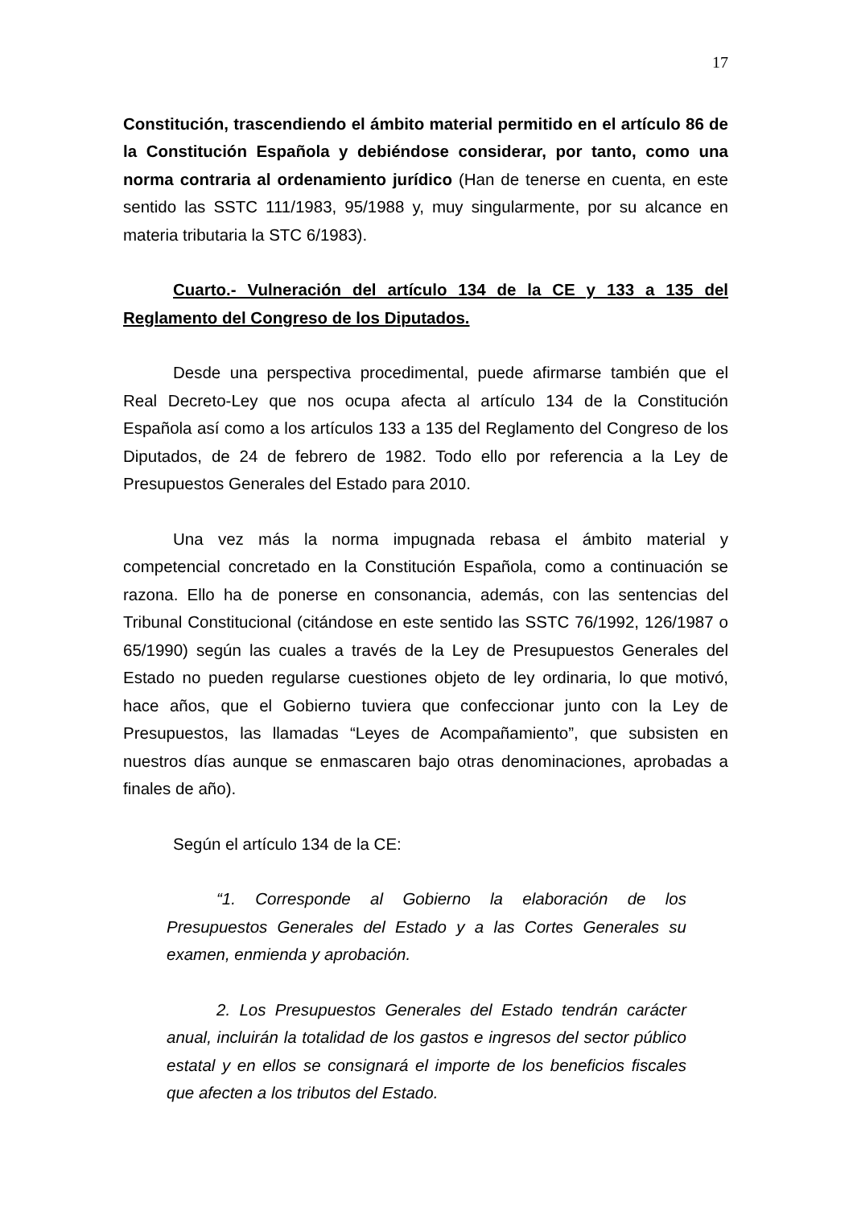17
Constitución, trascendiendo el ámbito material permitido en el artículo 86 de la Constitución Española y debiéndose considerar, por tanto, como una norma contraria al ordenamiento jurídico (Han de tenerse en cuenta, en este sentido las SSTC 111/1983, 95/1988 y, muy singularmente, por su alcance en materia tributaria la STC 6/1983).
Cuarto.- Vulneración del artículo 134 de la CE y 133 a 135 del Reglamento del Congreso de los Diputados.
Desde una perspectiva procedimental, puede afirmarse también que el Real Decreto-Ley que nos ocupa afecta al artículo 134 de la Constitución Española así como a los artículos 133 a 135 del Reglamento del Congreso de los Diputados, de 24 de febrero de 1982. Todo ello por referencia a la Ley de Presupuestos Generales del Estado para 2010.
Una vez más la norma impugnada rebasa el ámbito material y competencial concretado en la Constitución Española, como a continuación se razona. Ello ha de ponerse en consonancia, además, con las sentencias del Tribunal Constitucional (citándose en este sentido las SSTC 76/1992, 126/1987 o 65/1990) según las cuales a través de la Ley de Presupuestos Generales del Estado no pueden regularse cuestiones objeto de ley ordinaria, lo que motivó, hace años, que el Gobierno tuviera que confeccionar junto con la Ley de Presupuestos, las llamadas “Leyes de Acompañamiento”, que subsisten en nuestros días aunque se enmascaren bajo otras denominaciones, aprobadas a finales de año).
Según el artículo 134 de la CE:
“1. Corresponde al Gobierno la elaboración de los Presupuestos Generales del Estado y a las Cortes Generales su examen, enmienda y aprobación.
2. Los Presupuestos Generales del Estado tendrán carácter anual, incluirán la totalidad de los gastos e ingresos del sector público estatal y en ellos se consignará el importe de los beneficios fiscales que afecten a los tributos del Estado.